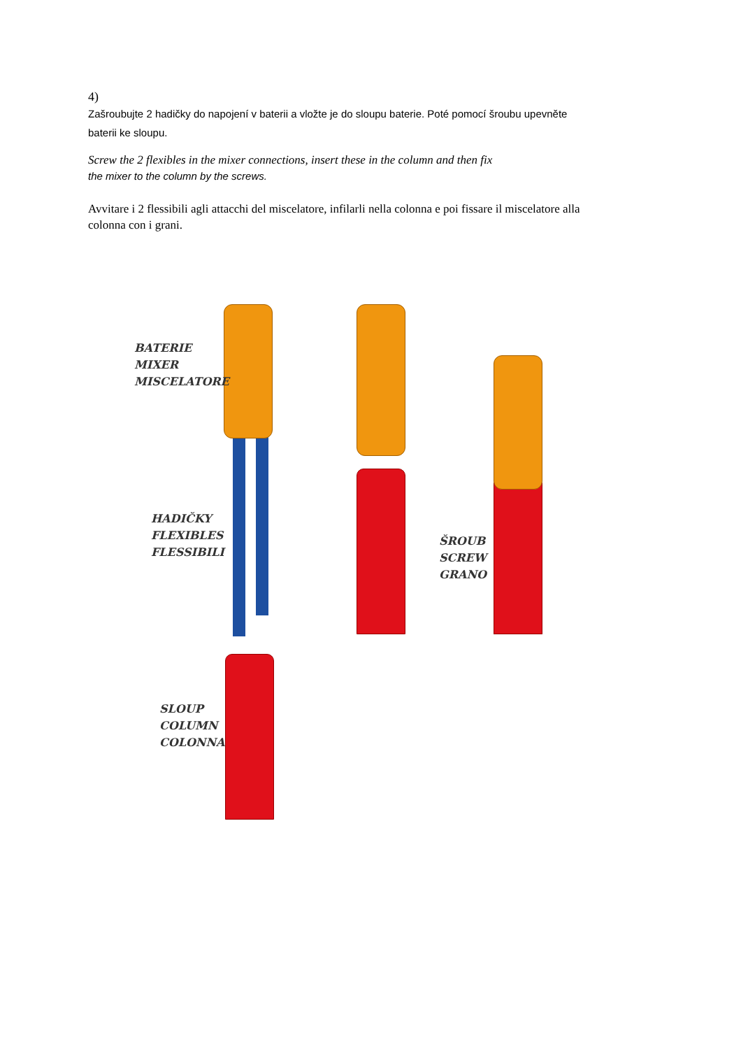4)
Zašroubujte 2 hadičky do napojení v baterii a vložte je do sloupu baterie. Poté pomocí šroubu upevněte baterii ke sloupu.
Screw the 2 flexibles in the mixer connections, insert these in the column and then fix
the mixer to the column by the screws.
Avvitare i 2 flessibili agli attacchi del miscelatore, infilarli nella colonna e poi fissare il miscelatore alla colonna con i grani.
BATERIE
MIXER
MISCELATORE
HADIČKY
FLEXIBLES
FLESSIBILI
ŠROUB
SCREW
GRANO
SLOUP
COLUMN
COLONNA